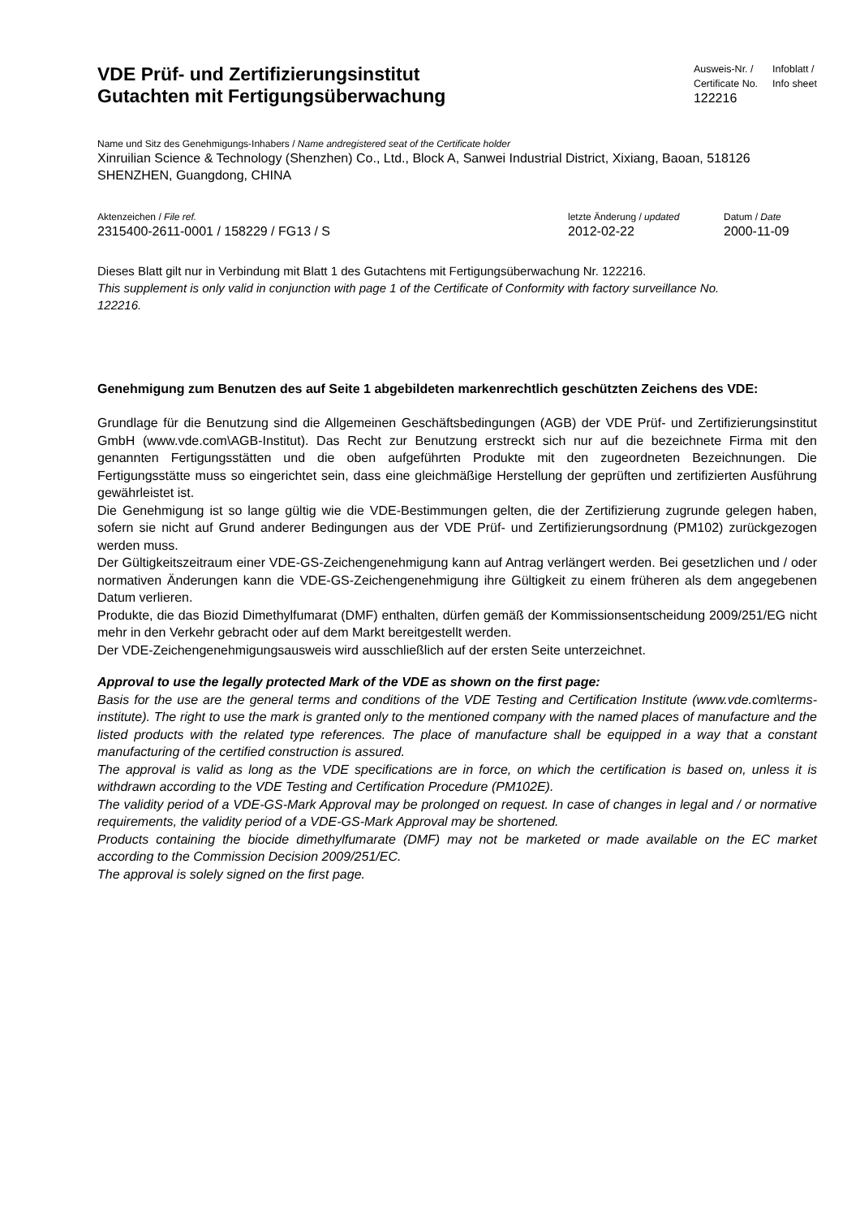VDE Prüf- und Zertifizierungsinstitut
Gutachten mit Fertigungsüberwachung
Ausweis-Nr. /
Certificate No.
122216
Infoblatt /
Info sheet
Name und Sitz des Genehmigungs-Inhabers / Name andregistered seat of the Certificate holder
Xinruilian Science & Technology (Shenzhen) Co., Ltd., Block A, Sanwei Industrial District, Xixiang, Baoan, 518126 SHENZHEN, Guangdong, CHINA
Aktenzeichen / File ref.
2315400-2611-0001 / 158229 / FG13 / S
letzte Änderung / updated
2012-02-22
Datum / Date
2000-11-09
Dieses Blatt gilt nur in Verbindung mit Blatt 1 des Gutachtens mit Fertigungsüberwachung Nr. 122216.
This supplement is only valid in conjunction with page 1 of the Certificate of Conformity with factory surveillance No. 122216.
Genehmigung zum Benutzen des auf Seite 1 abgebildeten markenrechtlich geschützten Zeichens des VDE:
Grundlage für die Benutzung sind die Allgemeinen Geschäftsbedingungen (AGB) der VDE Prüf- und Zertifizierungsinstitut GmbH (www.vde.com\AGB-Institut). Das Recht zur Benutzung erstreckt sich nur auf die bezeichnete Firma mit den genannten Fertigungsstätten und die oben aufgeführten Produkte mit den zugeordneten Bezeichnungen. Die Fertigungsstätte muss so eingerichtet sein, dass eine gleichmäßige Herstellung der geprüften und zertifizierten Ausführung gewährleistet ist.
Die Genehmigung ist so lange gültig wie die VDE-Bestimmungen gelten, die der Zertifizierung zugrunde gelegen haben, sofern sie nicht auf Grund anderer Bedingungen aus der VDE Prüf- und Zertifizierungsordnung (PM102) zurückgezogen werden muss.
Der Gültigkeitszeitraum einer VDE-GS-Zeichengenehmigung kann auf Antrag verlängert werden. Bei gesetzlichen und / oder normativen Änderungen kann die VDE-GS-Zeichengenehmigung ihre Gültigkeit zu einem früheren als dem angegebenen Datum verlieren.
Produkte, die das Biozid Dimethylfumarat (DMF) enthalten, dürfen gemäß der Kommissionsentscheidung 2009/251/EG nicht mehr in den Verkehr gebracht oder auf dem Markt bereitgestellt werden.
Der VDE-Zeichengenehmigungsausweis wird ausschließlich auf der ersten Seite unterzeichnet.
Approval to use the legally protected Mark of the VDE as shown on the first page:
Basis for the use are the general terms and conditions of the VDE Testing and Certification Institute (www.vde.com\terms-institute). The right to use the mark is granted only to the mentioned company with the named places of manufacture and the listed products with the related type references. The place of manufacture shall be equipped in a way that a constant manufacturing of the certified construction is assured.
The approval is valid as long as the VDE specifications are in force, on which the certification is based on, unless it is withdrawn according to the VDE Testing and Certification Procedure (PM102E).
The validity period of a VDE-GS-Mark Approval may be prolonged on request. In case of changes in legal and / or normative requirements, the validity period of a VDE-GS-Mark Approval may be shortened.
Products containing the biocide dimethylfumarate (DMF) may not be marketed or made available on the EC market according to the Commission Decision 2009/251/EC.
The approval is solely signed on the first page.